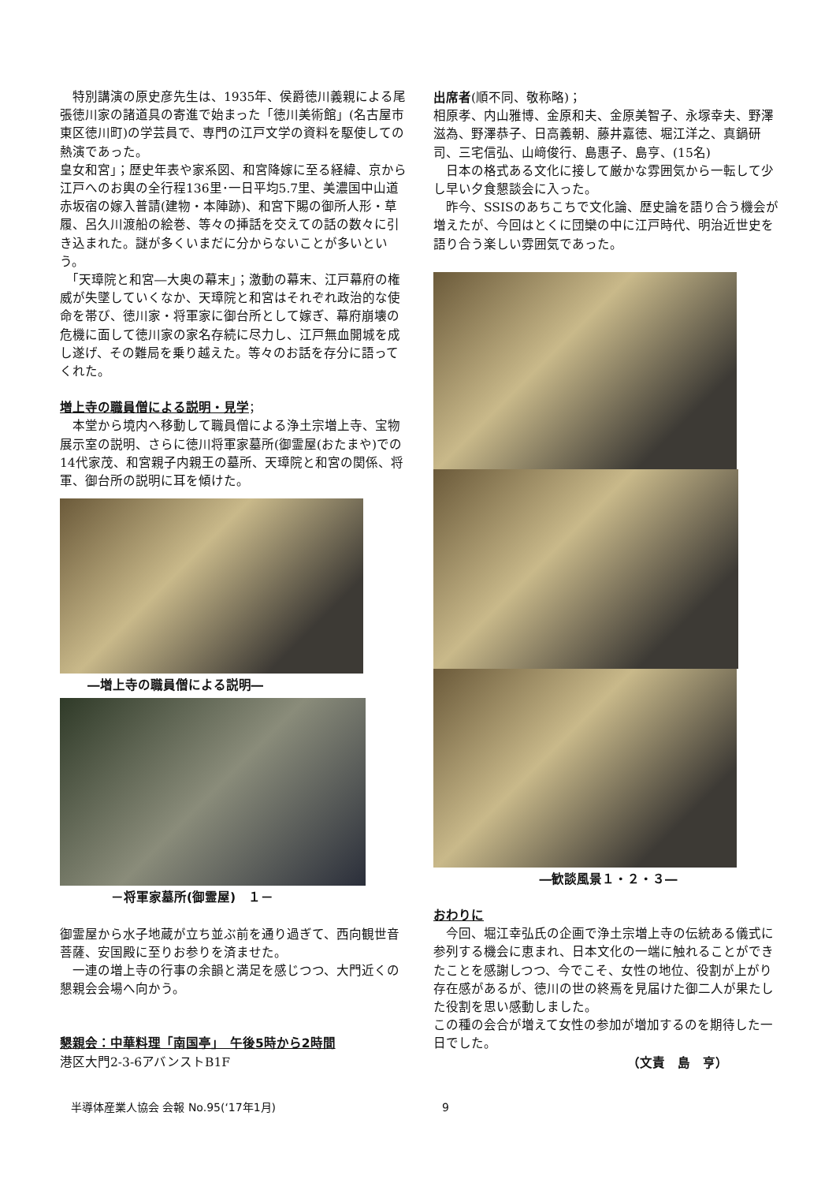特別講演の原史彦先生は、1935年、侯爵徳川義親による尾張徳川家の諸道具の寄進で始まった「徳川美術館」(名古屋市東区徳川町)の学芸員で、専門の江戸文学の資料を駆使しての熱演であった。
皇女和宮」；歴史年表や家系図、和宮降嫁に至る経緯、京から江戸へのお輿の全行程136里･一日平均5.7里、美濃国中山道赤坂宿の嫁入普請(建物・本陣跡)、和宮下賜の御所人形・草履、呂久川渡船の絵巻、等々の挿話を交えての話の数々に引き込まれた。謎が多くいまだに分からないことが多いという。
　「天璋院と和宮―大奥の幕末」；激動の幕末、江戸幕府の権威が失墜していくなか、天璋院と和宮はそれぞれ政治的な使命を帯び、徳川家・将軍家に御台所として嫁ぎ、幕府崩壊の危機に面して徳川家の家名存続に尽力し、江戸無血開城を成し遂げ、その難局を乗り越えた。等々のお話を存分に語ってくれた。
増上寺の職員僧による説明・見学；
　本堂から境内へ移動して職員僧による浄土宗増上寺、宝物展示室の説明、さらに徳川将軍家墓所(御霊屋(おたまや)での14代家茂、和宮親子内親王の墓所、天璋院と和宮の関係、将軍、御台所の説明に耳を傾けた。
―増上寺の職員僧による説明―
－将軍家墓所(御霊屋)　１－
御霊屋から水子地蔵が立ち並ぶ前を通り過ぎて、西向観世音菩薩、安国殿に至りお参りを済ませた。
　一連の増上寺の行事の余韻と満足を感じつつ、大門近くの懇親会会場へ向かう。
懇親会：中華料理「南国亭」　午後5時から2時間
港区大門2-3-6アバンストB1F
出席者(順不同、敬称略)；
相原孝、内山雅博、金原和夫、金原美智子、永塚幸夫、野澤滋為、野澤恭子、日高義朝、藤井嘉徳、堀江洋之、真鍋研司、三宅信弘、山﨑俊行、島惠子、島亨、(15名)
　日本の格式ある文化に接して厳かな雰囲気から一転して少し早い夕食懇談会に入った。
　昨今、SSISのあちこちで文化論、歴史論を語り合う機会が増えたが、今回はとくに団欒の中に江戸時代、明治近世史を語り合う楽しい雰囲気であった。
―歓談風景１・２・３―
おわりに
　今回、堀江幸弘氏の企画で浄土宗増上寺の伝統ある儀式に参列する機会に恵まれ、日本文化の一端に触れることができたことを感謝しつつ、今でこそ、女性の地位、役割が上がり存在感があるが、徳川の世の終焉を見届けた御二人が果たした役割を思い感動しました。
この種の会合が増えて女性の参加が増加するのを期待した一日でした。
（文責　島　亨）
半導体産業人協会 会報 No.95(‘17年1月) 9